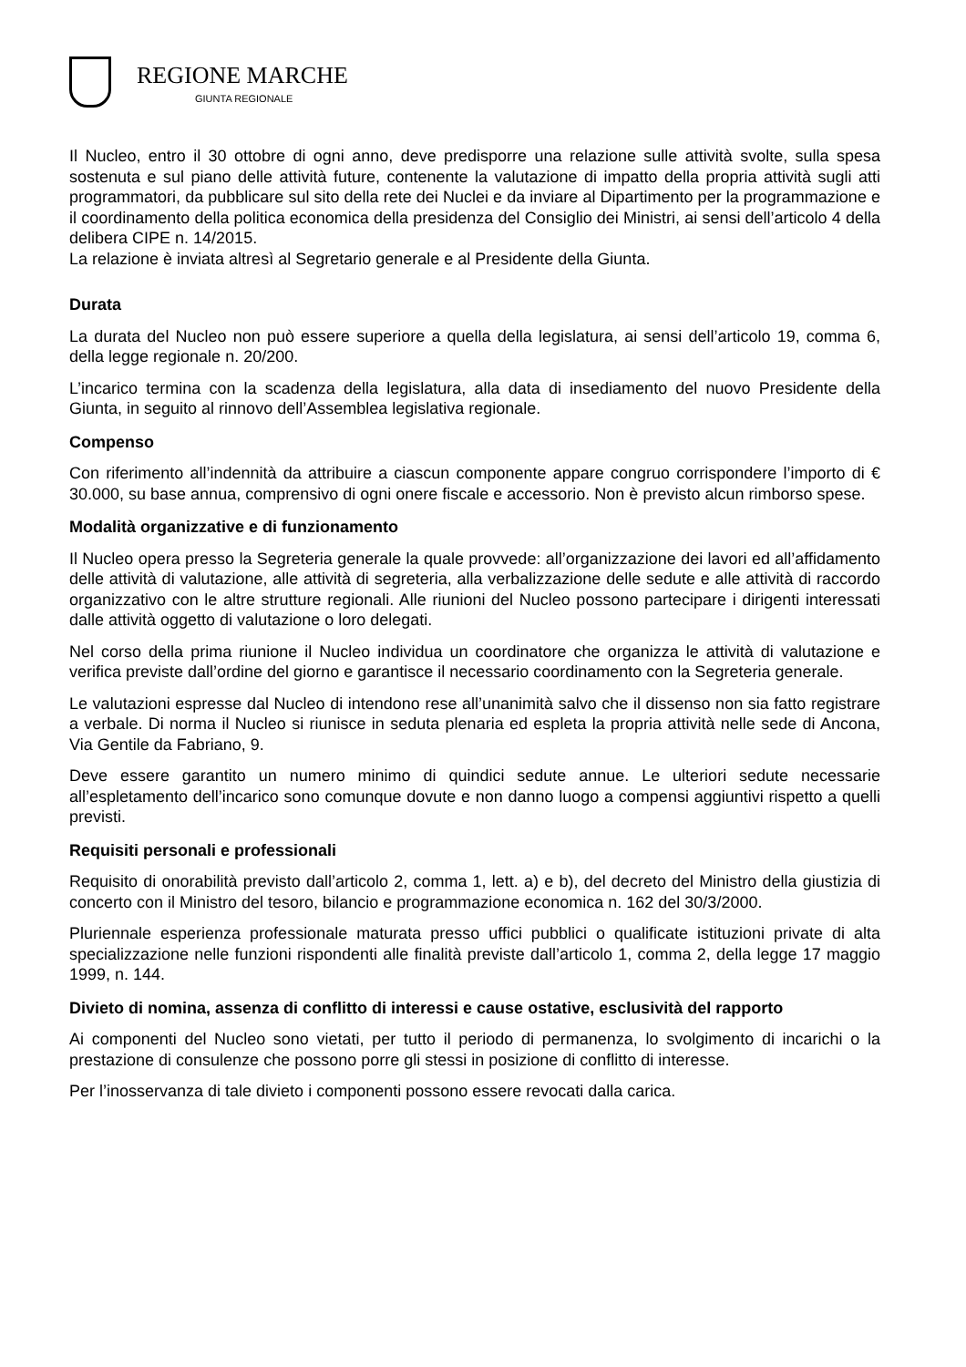REGIONE MARCHE
GIUNTA REGIONALE
Il Nucleo, entro il 30 ottobre di ogni anno, deve predisporre una relazione sulle attività svolte, sulla spesa sostenuta e sul piano delle attività future, contenente la valutazione di impatto della propria attività sugli atti programmatori, da pubblicare sul sito della rete dei Nuclei e da inviare al Dipartimento per la programmazione e il coordinamento della politica economica della presidenza del Consiglio dei Ministri, ai sensi dell’articolo 4 della delibera CIPE n. 14/2015.
La relazione è inviata altresì al Segretario generale e al Presidente della Giunta.
Durata
La durata del Nucleo non può essere superiore a quella della legislatura, ai sensi dell’articolo 19, comma 6, della legge regionale n. 20/200.
L’incarico termina con la scadenza della legislatura, alla data di insediamento del nuovo Presidente della Giunta, in seguito al rinnovo dell’Assemblea legislativa regionale.
Compenso
Con riferimento all’indennità da attribuire a ciascun componente appare congruo corrispondere l’importo di € 30.000, su base annua, comprensivo di ogni onere fiscale e accessorio. Non è previsto alcun rimborso spese.
Modalità organizzative e di funzionamento
Il Nucleo opera presso la Segreteria generale la quale provvede: all’organizzazione dei lavori ed all’affidamento delle attività di valutazione, alle attività di segreteria, alla verbalizzazione delle sedute e alle attività di raccordo organizzativo con le altre strutture regionali. Alle riunioni del Nucleo possono partecipare i dirigenti interessati dalle attività oggetto di valutazione o loro delegati.
Nel corso della prima riunione il Nucleo individua un coordinatore che organizza le attività di valutazione e verifica previste dall’ordine del giorno e garantisce il necessario coordinamento con la Segreteria generale.
Le valutazioni espresse dal Nucleo di intendono rese all’unanimità salvo che il dissenso non sia fatto registrare a verbale. Di norma il Nucleo si riunisce in seduta plenaria ed espleta la propria attività nelle sede di Ancona, Via Gentile da Fabriano, 9.
Deve essere garantito un numero minimo di quindici sedute annue. Le ulteriori sedute necessarie all’espletamento dell’incarico sono comunque dovute e non danno luogo a compensi aggiuntivi rispetto a quelli previsti.
Requisiti personali e professionali
Requisito di onorabilità previsto dall’articolo 2, comma 1, lett. a) e b), del decreto del Ministro della giustizia di concerto con il Ministro del tesoro, bilancio e programmazione economica n. 162 del 30/3/2000.
Pluriennale esperienza professionale maturata presso uffici pubblici o qualificate istituzioni private di alta specializzazione nelle funzioni rispondenti alle finalità previste dall’articolo 1, comma 2, della legge 17 maggio 1999, n. 144.
Divieto di nomina, assenza di conflitto di interessi e cause ostative, esclusività del rapporto
Ai componenti del Nucleo sono vietati, per tutto il periodo di permanenza, lo svolgimento di incarichi o la prestazione di consulenze che possono porre gli stessi in posizione di conflitto di interesse.
Per l’inosservanza di tale divieto i componenti possono essere revocati dalla carica.